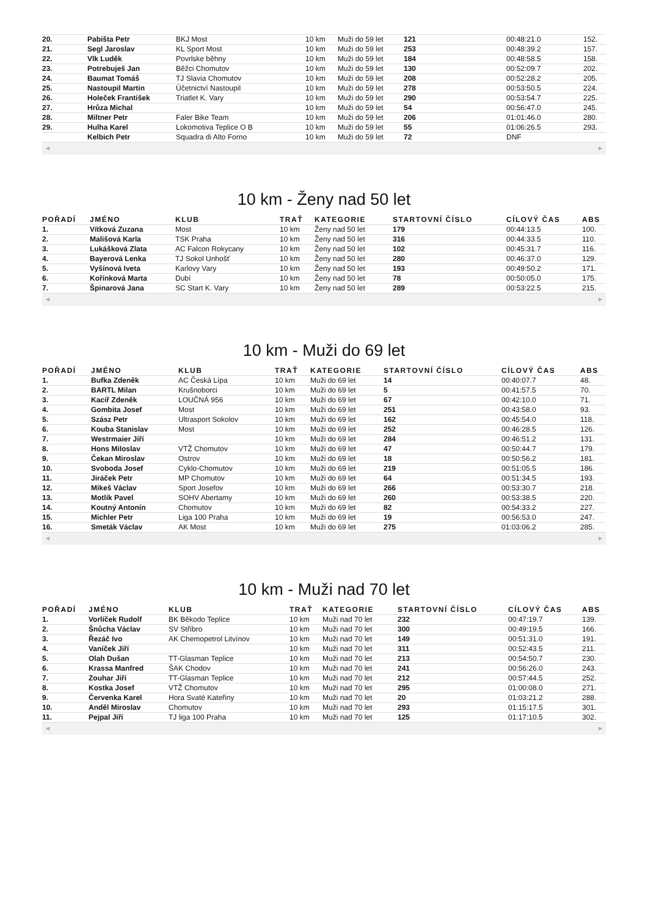| 20. | Pabišta Petr | BKJ Most | 10 km | Muži do 59 let | 121 | 00:48:21.0 | 152. |
| 21. | Segl Jaroslav | KL Sport Most | 10 km | Muži do 59 let | 253 | 00:48:39.2 | 157. |
| 22. | Vlk Luděk | Povrlske běhny | 10 km | Muži do 59 let | 184 | 00:48:58.5 | 158. |
| 23. | Potrebuješ Jan | Běžci Chomutov | 10 km | Muži do 59 let | 130 | 00:52:09.7 | 202. |
| 24. | Baumat Tomáš | TJ Slavia Chomutov | 10 km | Muži do 59 let | 208 | 00:52:28.2 | 205. |
| 25. | Nastoupil Martin | Účetnictví Nastoupil | 10 km | Muži do 59 let | 278 | 00:53:50.5 | 224. |
| 26. | Holeček František | Triatlet K. Vary | 10 km | Muži do 59 let | 290 | 00:53:54.7 | 225. |
| 27. | Hrůza Michal | | 10 km | Muži do 59 let | 54 | 00:56:47.0 | 245. |
| 28. | Miltner Petr | Faler Bike Team | 10 km | Muži do 59 let | 206 | 01:01:46.0 | 280. |
| 29. | Hulha Karel | Lokomotiva Teplice O B | 10 km | Muži do 59 let | 55 | 01:06:26.5 | 293. |
| | Kelbich Petr | Squadra di Alto Forno | 10 km | Muži do 59 let | 72 | DNF | |
◀ ▶
10 km - Ženy nad 50 let
| POŘADÍ | JMÉNO | KLUB | TRAŤ | KATEGORIE | STARTOVNÍ ČÍSLO | CÍLOVÝ ČAS | ABS |
| --- | --- | --- | --- | --- | --- | --- | --- |
| 1. | Vítková Zuzana | Most | 10 km | Ženy nad 50 let | 179 | 00:44:13.5 | 100. |
| 2. | Mališová Karla | TSK Praha | 10 km | Ženy nad 50 let | 316 | 00:44:33.5 | 110. |
| 3. | Lukášková Zlata | AC Falcon Rokycany | 10 km | Ženy nad 50 let | 102 | 00:45:31.7 | 116. |
| 4. | Bayerová Lenka | TJ Sokol Unhošť | 10 km | Ženy nad 50 let | 280 | 00:46:37.0 | 129. |
| 5. | Vyšínová Iveta | Karlovy Vary | 10 km | Ženy nad 50 let | 193 | 00:49:50.2 | 171. |
| 6. | Kořínková Marta | Dubí | 10 km | Ženy nad 50 let | 78 | 00:50:05.0 | 175. |
| 7. | Špinarová Jana | SC Start K. Vary | 10 km | Ženy nad 50 let | 289 | 00:53:22.5 | 215. |
◀ ▶
10 km - Muži do 69 let
| POŘADÍ | JMÉNO | KLUB | TRAŤ | KATEGORIE | STARTOVNÍ ČÍSLO | CÍLOVÝ ČAS | ABS |
| --- | --- | --- | --- | --- | --- | --- | --- |
| 1. | Bufka Zdeněk | AC Česká Lípa | 10 km | Muži do 69 let | 14 | 00:40:07.7 | 48. |
| 2. | BARTL Milan | Krušnoborci | 10 km | Muži do 69 let | 5 | 00:41:57.5 | 70. |
| 3. | Kacíř Zdeněk | LOUČNÁ 956 | 10 km | Muži do 69 let | 67 | 00:42:10.0 | 71. |
| 4. | Gombita Josef | Most | 10 km | Muži do 69 let | 251 | 00:43:58.0 | 93. |
| 5. | Szász Petr | Ultrasport Sokolov | 10 km | Muži do 69 let | 162 | 00:45:54.0 | 118. |
| 6. | Kouba Stanislav | Most | 10 km | Muži do 69 let | 252 | 00:46:28.5 | 126. |
| 7. | Westrmaier Jiří | | 10 km | Muži do 69 let | 284 | 00:46:51.2 | 131. |
| 8. | Hons Miloslav | VTŽ Chomutov | 10 km | Muži do 69 let | 47 | 00:50:44.7 | 179. |
| 9. | Čekan Miroslav | Ostrov | 10 km | Muži do 69 let | 18 | 00:50:56.2 | 181. |
| 10. | Svoboda Josef | Cyklo-Chomutov | 10 km | Muži do 69 let | 219 | 00:51:05.5 | 186. |
| 11. | Jiráček Petr | MP Chomutov | 10 km | Muži do 69 let | 64 | 00:51:34.5 | 193. |
| 12. | Mikeš Václav | Sport Josefov | 10 km | Muži do 69 let | 266 | 00:53:30.7 | 218. |
| 13. | Motlík Pavel | SOHV Abertamy | 10 km | Muži do 69 let | 260 | 00:53:38.5 | 220. |
| 14. | Koutný Antonín | Chomutov | 10 km | Muži do 69 let | 82 | 00:54:33.2 | 227. |
| 15. | Michler Petr | Liga 100 Praha | 10 km | Muži do 69 let | 19 | 00:56:53.0 | 247. |
| 16. | Smeták Václav | AK Most | 10 km | Muži do 69 let | 275 | 01:03:06.2 | 285. |
◀ ▶
10 km - Muži nad 70 let
| POŘADÍ | JMÉNO | KLUB | TRAŤ | KATEGORIE | STARTOVNÍ ČÍSLO | CÍLOVÝ ČAS | ABS |
| --- | --- | --- | --- | --- | --- | --- | --- |
| 1. | Vorlíček Rudolf | BK Běkodo Teplice | 10 km | Muži nad 70 let | 232 | 00:47:19.7 | 139. |
| 2. | Šnůcha Václav | SV Stříbro | 10 km | Muži nad 70 let | 300 | 00:49:19.5 | 166. |
| 3. | Řezáč Ivo | AK Chemopetrol Litvínov | 10 km | Muži nad 70 let | 149 | 00:51:31.0 | 191. |
| 4. | Vaníček Jiří | | 10 km | Muži nad 70 let | 311 | 00:52:43.5 | 211. |
| 5. | Olah Dušan | TT-Glasman Teplice | 10 km | Muži nad 70 let | 213 | 00:54:50.7 | 230. |
| 6. | Krassa Manfred | ŠAK Chodov | 10 km | Muži nad 70 let | 241 | 00:56:26.0 | 243. |
| 7. | Zouhar Jiří | TT-Glasman Teplice | 10 km | Muži nad 70 let | 212 | 00:57:44.5 | 252. |
| 8. | Kostka Josef | VTŽ Chomutov | 10 km | Muži nad 70 let | 295 | 01:00:08.0 | 271. |
| 9. | Červenka Karel | Hora Svaté Kateřiny | 10 km | Muži nad 70 let | 20 | 01:03:21.2 | 288. |
| 10. | Anděl Miroslav | Chomutov | 10 km | Muži nad 70 let | 293 | 01:15:17.5 | 301. |
| 11. | Pejpal Jiří | TJ liga 100 Praha | 10 km | Muži nad 70 let | 125 | 01:17:10.5 | 302. |
◀ ▶